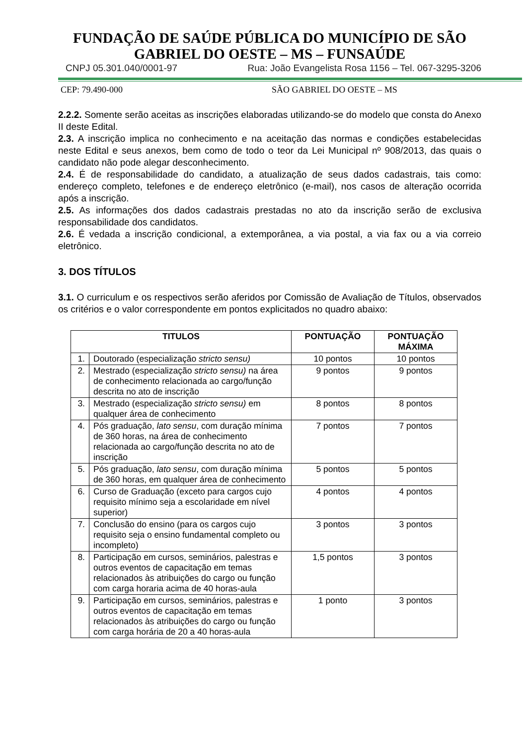FUNDAÇÃO DE SAÚDE PÚBLICA DO MUNICÍPIO DE SÃO GABRIEL DO OESTE – MS – FUNSAÚDE
CNPJ 05.301.040/0001-97 Rua: João Evangelista Rosa 1156 – Tel. 067-3295-3206
CEP: 79.490-000 SÃO GABRIEL DO OESTE – MS
2.2.2. Somente serão aceitas as inscrições elaboradas utilizando-se do modelo que consta do Anexo II deste Edital.
2.3. A inscrição implica no conhecimento e na aceitação das normas e condições estabelecidas neste Edital e seus anexos, bem como de todo o teor da Lei Municipal nº 908/2013, das quais o candidato não pode alegar desconhecimento.
2.4. É de responsabilidade do candidato, a atualização de seus dados cadastrais, tais como: endereço completo, telefones e de endereço eletrônico (e-mail), nos casos de alteração ocorrida após a inscrição.
2.5. As informações dos dados cadastrais prestadas no ato da inscrição serão de exclusiva responsabilidade dos candidatos.
2.6. É vedada a inscrição condicional, a extemporânea, a via postal, a via fax ou a via correio eletrônico.
3. DOS TÍTULOS
3.1. O curriculum e os respectivos serão aferidos por Comissão de Avaliação de Títulos, observados os critérios e o valor correspondente em pontos explicitados no quadro abaixo:
| TITULOS | | PONTUAÇÃO | PONTUAÇÃO MÁXIMA |
| --- | --- | --- | --- |
| 1. | Doutorado (especialização stricto sensu) | 10 pontos | 10 pontos |
| 2. | Mestrado (especialização stricto sensu) na área de conhecimento relacionada ao cargo/função descrita no ato de inscrição | 9 pontos | 9 pontos |
| 3. | Mestrado (especialização stricto sensu) em qualquer área de conhecimento | 8 pontos | 8 pontos |
| 4. | Pós graduação, lato sensu , com duração mínima de 360 horas, na área de conhecimento relacionada ao cargo/função descrita no ato de inscrição | 7 pontos | 7 pontos |
| 5. | Pós graduação, lato sensu , com duração mínima de 360 horas, em qualquer área de conhecimento | 5 pontos | 5 pontos |
| 6. | Curso de Graduação (exceto para cargos cujo requisito mínimo seja a escolaridade em nível superior) | 4 pontos | 4 pontos |
| 7. | Conclusão do ensino (para os cargos cujo requisito seja o ensino fundamental completo ou incompleto) | 3 pontos | 3 pontos |
| 8. | Participação em cursos, seminários, palestras e outros eventos de capacitação em temas relacionados às atribuições do cargo ou função com carga horaria acima de 40 horas-aula | 1,5 pontos | 3 pontos |
| 9. | Participação em cursos, seminários, palestras e outros eventos de capacitação em temas relacionados às atribuições do cargo ou função com carga horária de 20 a 40 horas-aula | 1 ponto | 3 pontos |